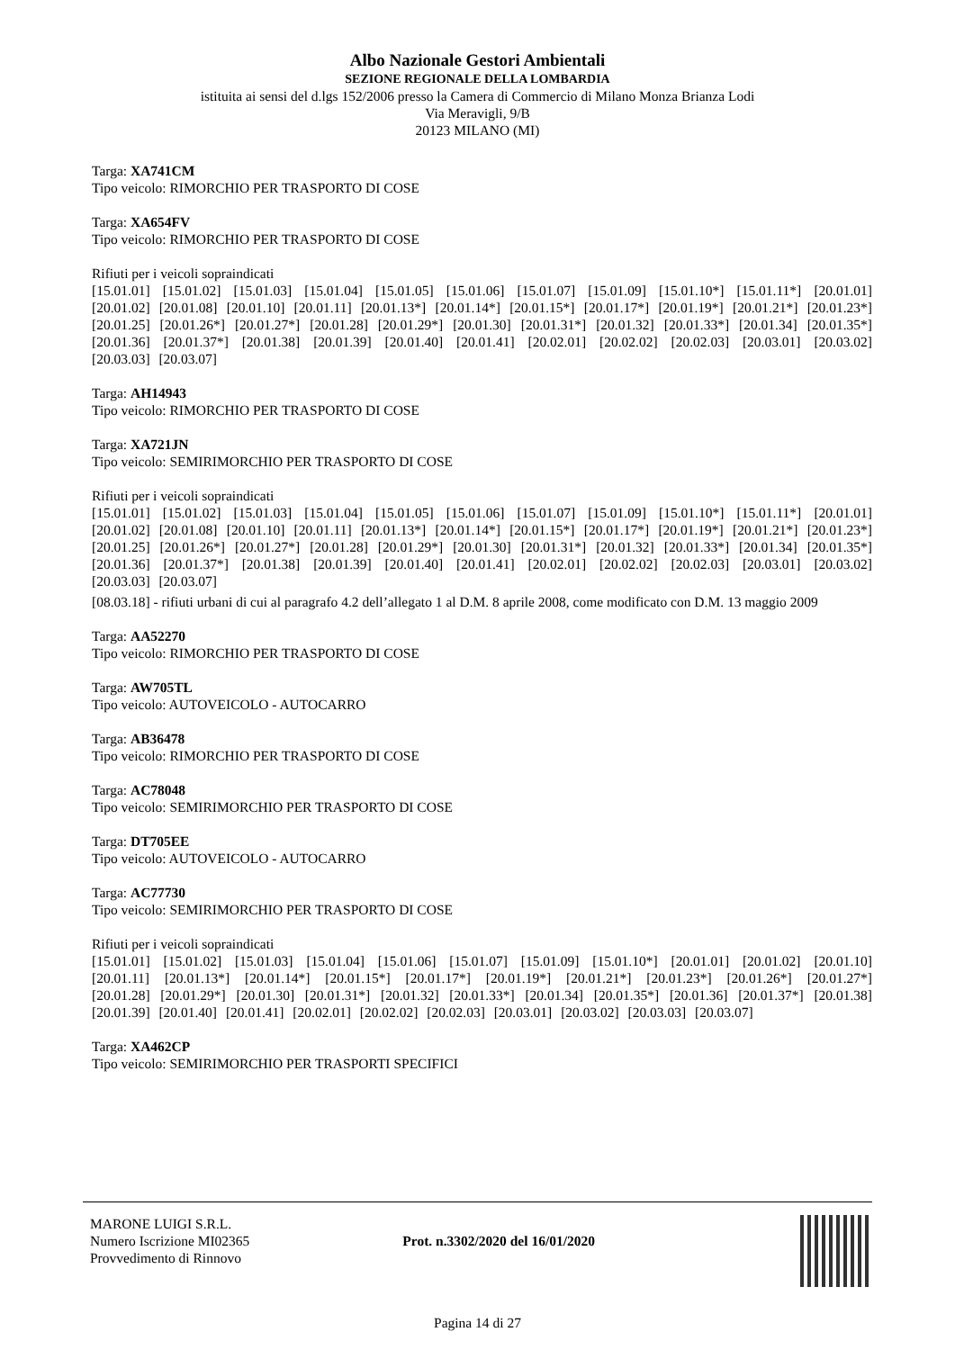Albo Nazionale Gestori Ambientali
SEZIONE REGIONALE DELLA LOMBARDIA
istituita ai sensi del d.lgs 152/2006 presso la Camera di Commercio di Milano Monza Brianza Lodi
Via Meravigli, 9/B
20123 MILANO (MI)
Targa: XA741CM
Tipo veicolo: RIMORCHIO PER TRASPORTO DI COSE
Targa: XA654FV
Tipo veicolo: RIMORCHIO PER TRASPORTO DI COSE
Rifiuti per i veicoli sopraindicati
[15.01.01] [15.01.02] [15.01.03] [15.01.04] [15.01.05] [15.01.06] [15.01.07] [15.01.09] [15.01.10*] [15.01.11*] [20.01.01] [20.01.02] [20.01.08] [20.01.10] [20.01.11] [20.01.13*] [20.01.14*] [20.01.15*] [20.01.17*] [20.01.19*] [20.01.21*] [20.01.23*] [20.01.25] [20.01.26*] [20.01.27*] [20.01.28] [20.01.29*] [20.01.30] [20.01.31*] [20.01.32] [20.01.33*] [20.01.34] [20.01.35*] [20.01.36] [20.01.37*] [20.01.38] [20.01.39] [20.01.40] [20.01.41] [20.02.01] [20.02.02] [20.02.03] [20.03.01] [20.03.02] [20.03.03] [20.03.07]
Targa: AH14943
Tipo veicolo: RIMORCHIO PER TRASPORTO DI COSE
Targa: XA721JN
Tipo veicolo: SEMIRIMORCHIO PER TRASPORTO DI COSE
Rifiuti per i veicoli sopraindicati
[15.01.01] [15.01.02] [15.01.03] [15.01.04] [15.01.05] [15.01.06] [15.01.07] [15.01.09] [15.01.10*] [15.01.11*] [20.01.01] [20.01.02] [20.01.08] [20.01.10] [20.01.11] [20.01.13*] [20.01.14*] [20.01.15*] [20.01.17*] [20.01.19*] [20.01.21*] [20.01.23*] [20.01.25] [20.01.26*] [20.01.27*] [20.01.28] [20.01.29*] [20.01.30] [20.01.31*] [20.01.32] [20.01.33*] [20.01.34] [20.01.35*] [20.01.36] [20.01.37*] [20.01.38] [20.01.39] [20.01.40] [20.01.41] [20.02.01] [20.02.02] [20.02.03] [20.03.01] [20.03.02] [20.03.03] [20.03.07]
[08.03.18] - rifiuti urbani di cui al paragrafo 4.2 dell’allegato 1 al D.M. 8 aprile 2008, come modificato con D.M. 13 maggio 2009
Targa: AA52270
Tipo veicolo: RIMORCHIO PER TRASPORTO DI COSE
Targa: AW705TL
Tipo veicolo: AUTOVEICOLO - AUTOCARRO
Targa: AB36478
Tipo veicolo: RIMORCHIO PER TRASPORTO DI COSE
Targa: AC78048
Tipo veicolo: SEMIRIMORCHIO PER TRASPORTO DI COSE
Targa: DT705EE
Tipo veicolo: AUTOVEICOLO - AUTOCARRO
Targa: AC77730
Tipo veicolo: SEMIRIMORCHIO PER TRASPORTO DI COSE
Rifiuti per i veicoli sopraindicati
[15.01.01] [15.01.02] [15.01.03] [15.01.04] [15.01.06] [15.01.07] [15.01.09] [15.01.10*] [20.01.01] [20.01.02] [20.01.10] [20.01.11] [20.01.13*] [20.01.14*] [20.01.15*] [20.01.17*] [20.01.19*] [20.01.21*] [20.01.23*] [20.01.26*] [20.01.27*] [20.01.28] [20.01.29*] [20.01.30] [20.01.31*] [20.01.32] [20.01.33*] [20.01.34] [20.01.35*] [20.01.36] [20.01.37*] [20.01.38] [20.01.39] [20.01.40] [20.01.41] [20.02.01] [20.02.02] [20.02.03] [20.03.01] [20.03.02] [20.03.03] [20.03.07]
Targa: XA462CP
Tipo veicolo: SEMIRIMORCHIO PER TRASPORTI SPECIFICI
MARONE LUIGI S.R.L.
Numero Iscrizione MI02365
Provvedimento di Rinnovo
Prot. n.3302/2020 del 16/01/2020
Pagina 14 di 27